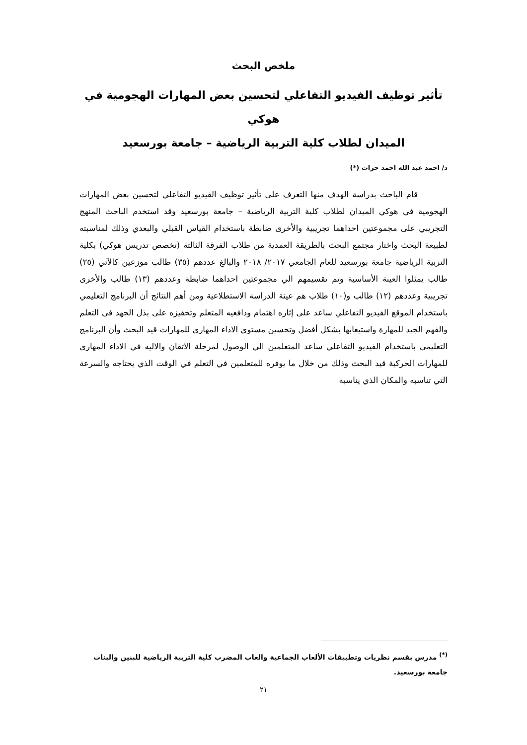ملخص البحث
تأثير توظيف الفيديو التفاعلي لتحسين بعض المهارات الهجومية في هوكي
الميدان لطلاب كلية التربية الرياضية – جامعة بورسعيد
د/ احمد عبد الله احمد حرات (*)
قام الباحث بدراسة الهدف منها التعرف على تأثير توظيف الفيديو التفاعلي لتحسين بعض المهارات الهجومية في هوكي الميدان لطلاب كلية التربية الرياضية – جامعة بورسعيد وقد استخدم الباحث المنهج التجريبي على مجموعتين احداهما تجريبية والأخرى ضابطة باستخدام القياس القبلي والبعدي وذلك لمناسبته لطبيعة البحث واختار مجتمع البحث بالطريقة العمدية من طلاب الفرقة الثالثة (تخصص تدريس هوكي) بكلية التربية الرياضية جامعة بورسعيد للعام الجامعي ٢٠١٧/ ٢٠١٨ والبالغ عددهم (٣٥) طالب موزعين كالآتي (٢٥) طالب يمثلوا العينة الأساسية وتم تقسيمهم الي مجموعتين احداهما ضابطة وعددهم (١٣) طالب والأخرى تجريبية وعددهم (١٢) طالب و(١٠) طلاب هم عينة الدراسة الاستطلاعية ومن أهم النتائج أن البرنامج التعليمي باستخدام الموقع الفيديو التفاعلي ساعد على إثاره اهتمام ودافعيه المتعلم وتحفيزه على بذل الجهد في التعلم والفهم الجيد للمهارة واستيعابها بشكل أفضل وتحسين مستوي الاداء المهارى للمهارات قيد البحث وأن البرنامج التعليمي باستخدام الفيديو التفاعلي ساعد المتعلمين الي الوصول لمرحلة الاتقان والاليه في الاداء المهارى للمهارات الحركية قيد البحث وذلك من خلال ما يوفره للمتعلمين في التعلم في الوقت الذي يحتاجه والسرعة التي تناسبه والمكان الذي يناسبه
<sup>(*)</sup> مدرس بقسم نظريات وتطبيقات الألعاب الجماعية والعاب المضرب كلية التربية الرياضية للبنين والبنات جامعة بورسعيد.
٢١